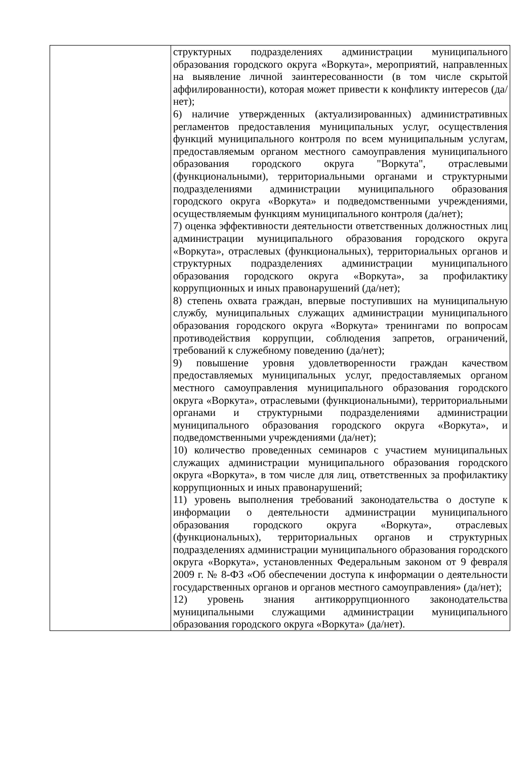| | структурных подразделениях администрации муниципального образования городского округа «Воркута», мероприятий, направленных на выявление личной заинтересованности (в том числе скрытой аффилированности), которая может привести к конфликту интересов (да/нет); 6) наличие утвержденных (актуализированных) административных регламентов предоставления муниципальных услуг, осуществления функций муниципального контроля по всем муниципальным услугам, предоставляемым органом местного самоуправления муниципального образования городского округа "Воркута", отраслевыми (функциональными), территориальными органами и структурными подразделениями администрации муниципального образования городского округа «Воркута» и подведомственными учреждениями, осуществляемым функциям муниципального контроля (да/нет); 7) оценка эффективности деятельности ответственных должностных лиц администрации муниципального образования городского округа «Воркута», отраслевых (функциональных), территориальных органов и структурных подразделениях администрации муниципального образования городского округа «Воркута», за профилактику коррупционных и иных правонарушений (да/нет); 8) степень охвата граждан, впервые поступивших на муниципальную службу, муниципальных служащих администрации муниципального образования городского округа «Воркута» тренингами по вопросам противодействия коррупции, соблюдения запретов, ограничений, требований к служебному поведению (да/нет); 9) повышение уровня удовлетворенности граждан качеством предоставляемых муниципальных услуг, предоставляемых органом местного самоуправления муниципального образования городского округа «Воркута», отраслевыми (функциональными), территориальными органами и структурными подразделениями администрации муниципального образования городского округа «Воркута», и подведомственными учреждениями (да/нет); 10) количество проведенных семинаров с участием муниципальных служащих администрации муниципального образования городского округа «Воркута», в том числе для лиц, ответственных за профилактику коррупционных и иных правонарушений; 11) уровень выполнения требований законодательства о доступе к информации о деятельности администрации муниципального образования городского округа «Воркута», отраслевых (функциональных), территориальных органов и структурных подразделениях администрации муниципального образования городского округа «Воркута», установленных Федеральным законом от 9 февраля 2009 г. № 8-ФЗ «Об обеспечении доступа к информации о деятельности государственных органов и органов местного самоуправления» (да/нет); 12) уровень знания антикоррупционного законодательства муниципальными служащими администрации муниципального образования городского округа «Воркута» (да/нет). |